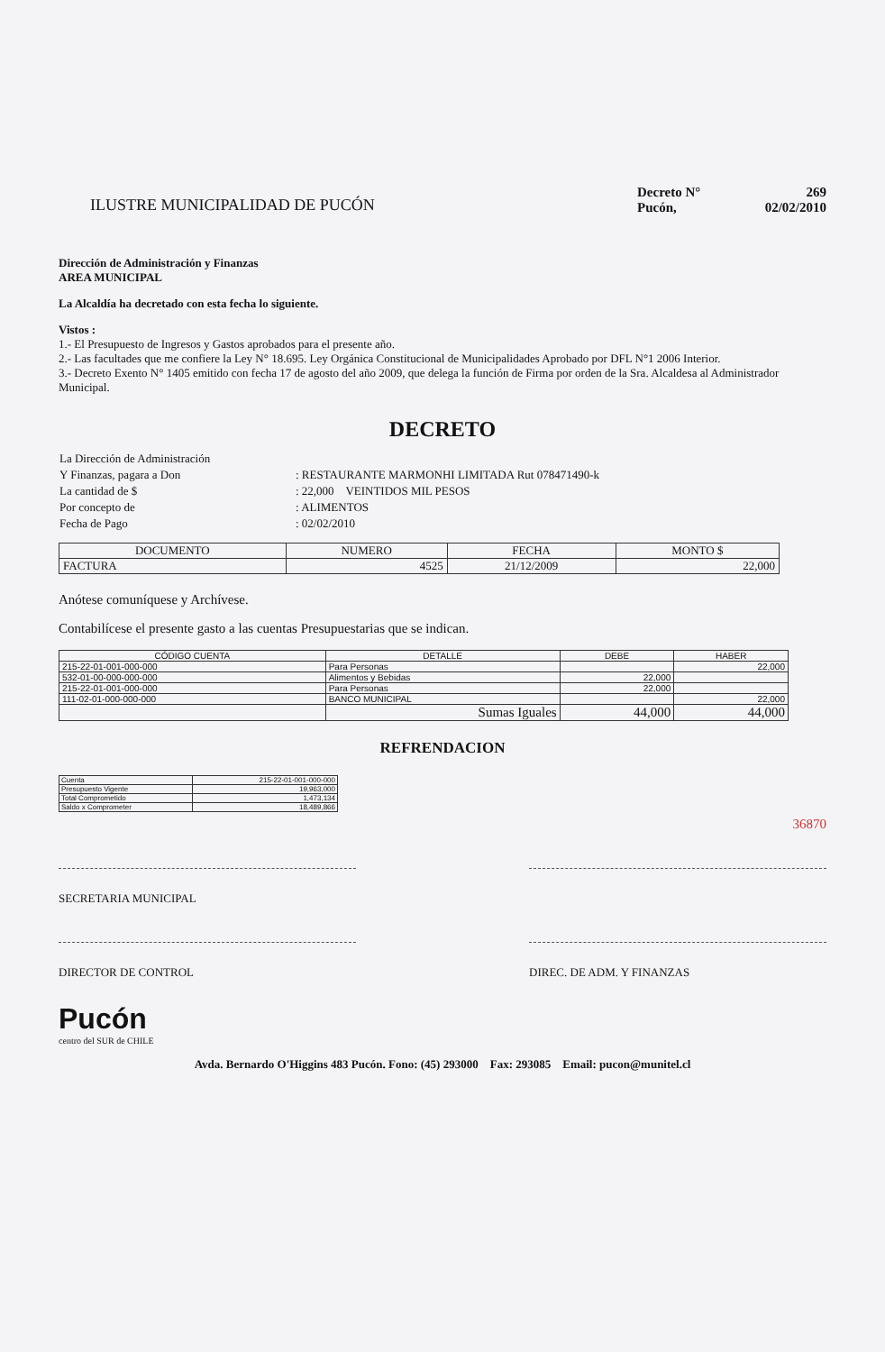ILUSTRE MUNICIPALIDAD DE PUCÓN
Decreto N° 269
Pucón, 02/02/2010
Dirección de Administración y Finanzas
AREA MUNICIPAL
La Alcaldía ha decretado con esta fecha lo siguiente.
Vistos :
1.- El Presupuesto de Ingresos y Gastos aprobados para el presente año.
2.- Las facultades que me confiere la Ley N° 18.695. Ley Orgánica Constitucional de Municipalidades Aprobado por DFL N°1 2006 Interior.
3.- Decreto Exento N° 1405 emitido con fecha 17 de agosto del año 2009, que delega la función de Firma por orden de la Sra. Alcaldesa al Administrador Municipal.
DECRETO
| La Dirección de Administración | |
| Y Finanzas, pagara a Don | : RESTAURANTE MARMONHI LIMITADA Rut 078471490-k |
| La cantidad de $ | : 22,000 VEINTIDOS MIL PESOS |
| Por concepto de | : ALIMENTOS |
| Fecha de Pago | : 02/02/2010 |
| DOCUMENTO | NUMERO | FECHA | MONTO $ |
| --- | --- | --- | --- |
| FACTURA | 4525 | 21/12/2009 | 22,000 |
Anótese comuníquese y Archívese.
Contabilícese el presente gasto a las cuentas Presupuestarias que se indican.
| CÓDIGO CUENTA | DETALLE | DEBE | HABER |
| --- | --- | --- | --- |
| 215-22-01-001-000-000 | Para Personas | | 22,000 |
| 532-01-00-000-000-000 | Alimentos y Bebidas | 22,000 | |
| 215-22-01-001-000-000 | Para Personas | 22,000 | |
| 111-02-01-000-000-000 | BANCO MUNICIPAL | | 22,000 |
| | Sumas Iguales | 44,000 | 44,000 |
REFRENDACION
| Cuenta | 215-22-01-001-000-000 |
| Presupuesto Vigente | 19,963,000 |
| Total Comprometido | 1,473,134 |
| Saldo x Comprometer | 18,489,866 |
36870
SECRETARIA MUNICIPAL
DIRECTOR DE CONTROL DIREC. DE ADM. Y FINANZAS
Pucón
centro del SUR de CHILE
Avda. Bernardo O'Higgins 483 Pucón. Fono: (45) 293000 Fax: 293085 Email: pucon@munitel.cl